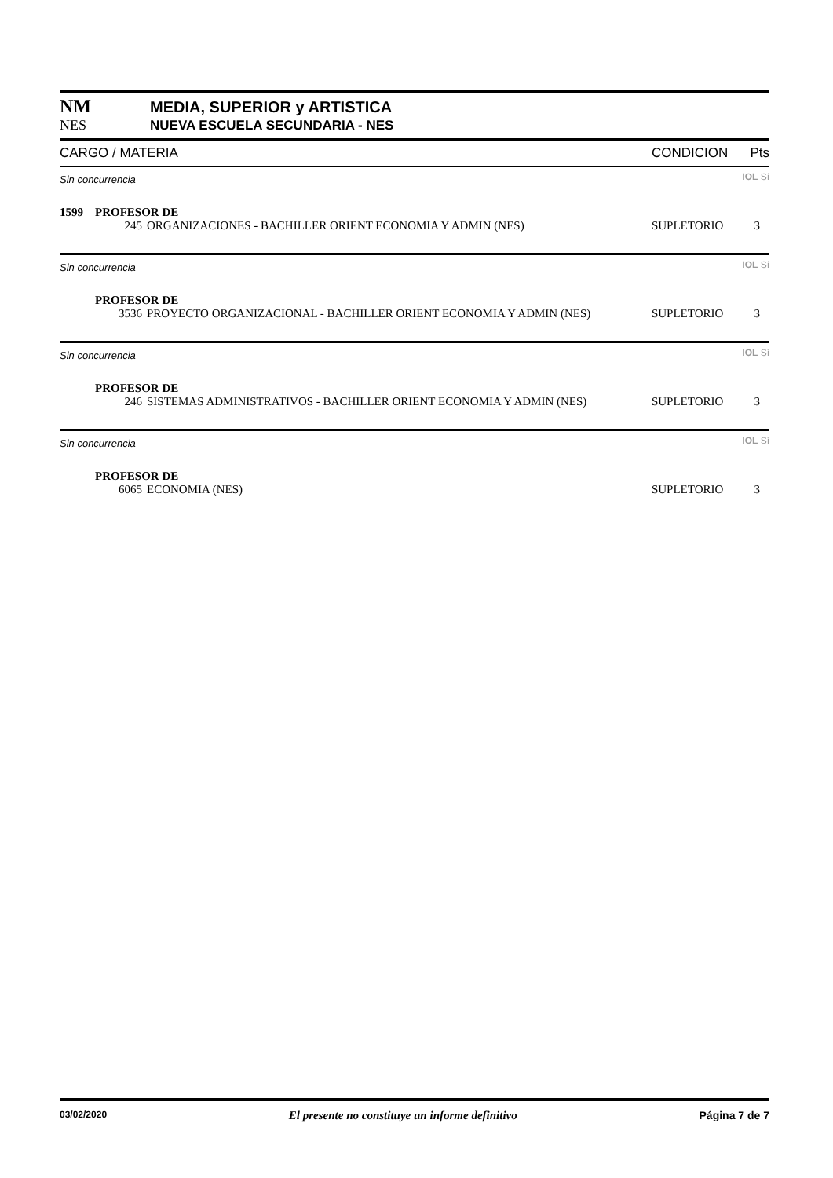NM MEDIA, SUPERIOR y ARTISTICA
NES NUEVA ESCUELA SECUNDARIA - NES
| CARGO / MATERIA | | | CONDICION | Pts |
| --- | --- | --- | --- | --- |
| Sin concurrencia | | | | IOL Sí |
| 1599 | PROFESOR DE | | | |
| | 245 | ORGANIZACIONES - BACHILLER ORIENT ECONOMIA Y ADMIN (NES) | SUPLETORIO | 3 |
| Sin concurrencia | | | | IOL Sí |
| | PROFESOR DE | | | |
| | 3536 | PROYECTO ORGANIZACIONAL - BACHILLER ORIENT ECONOMIA Y ADMIN (NES) | SUPLETORIO | 3 |
| Sin concurrencia | | | | IOL Sí |
| | PROFESOR DE | | | |
| | 246 | SISTEMAS ADMINISTRATIVOS - BACHILLER ORIENT ECONOMIA Y ADMIN (NES) | SUPLETORIO | 3 |
| Sin concurrencia | | | | IOL Sí |
| | PROFESOR DE | | | |
| | 6065 | ECONOMIA (NES) | SUPLETORIO | 3 |
03/02/2020 El presente no constituye un informe definitivo Página 7 de 7